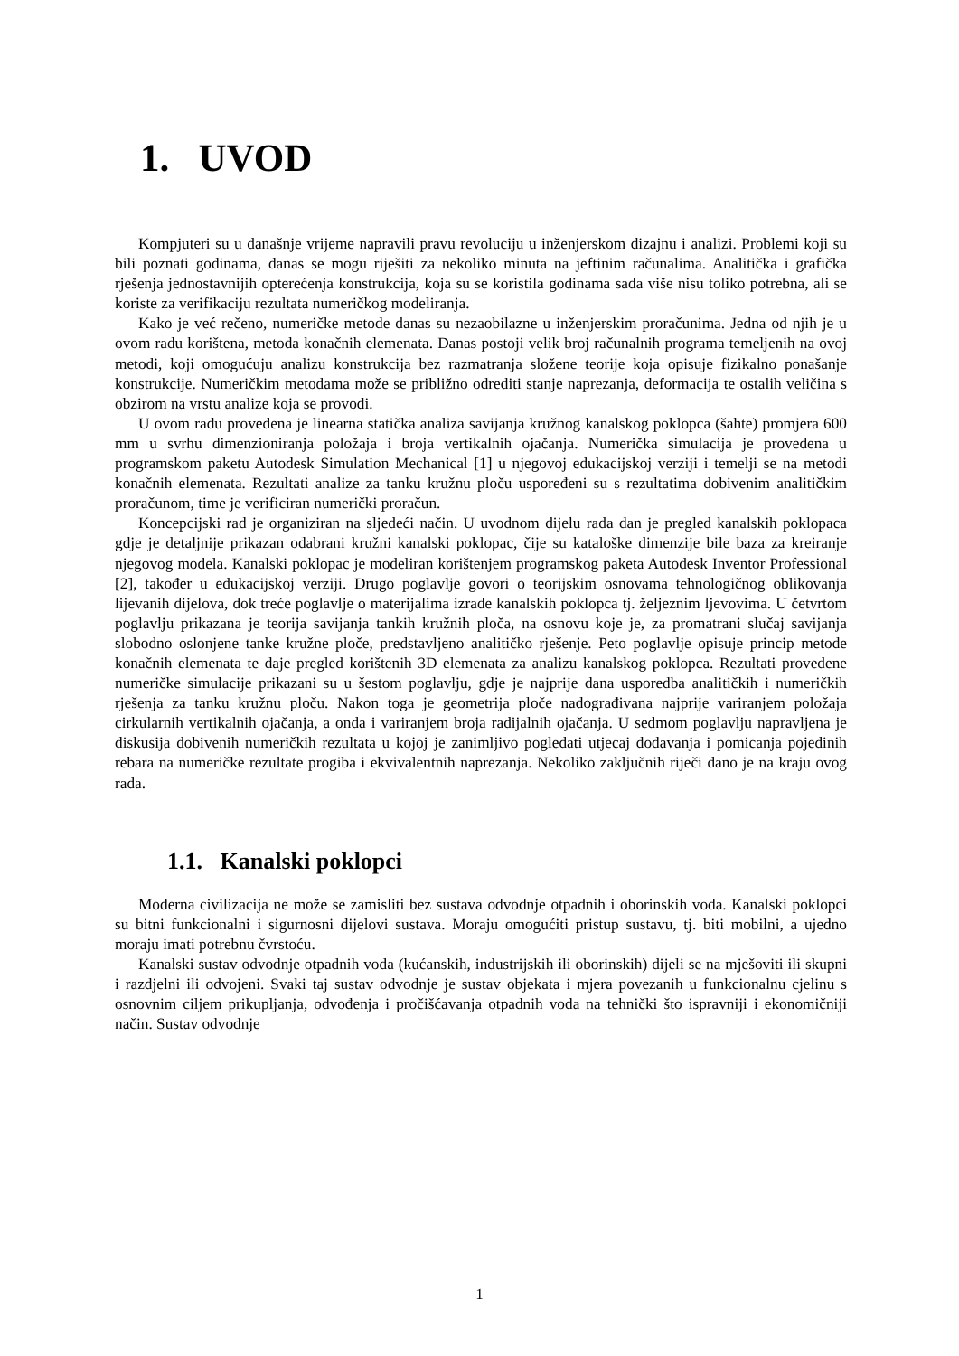1. UVOD
Kompjuteri su u današnje vrijeme napravili pravu revoluciju u inženjerskom dizajnu i analizi. Problemi koji su bili poznati godinama, danas se mogu riješiti za nekoliko minuta na jeftinim računalima. Analitička i grafička rješenja jednostavnijih opterećenja konstrukcija, koja su se koristila godinama sada više nisu toliko potrebna, ali se koriste za verifikaciju rezultata numeričkog modeliranja.
Kako je već rečeno, numeričke metode danas su nezaobilazne u inženjerskim proračunima. Jedna od njih je u ovom radu korištena, metoda konačnih elemenata. Danas postoji velik broj računalnih programa temeljenih na ovoj metodi, koji omogućuju analizu konstrukcija bez razmatranja složene teorije koja opisuje fizikalno ponašanje konstrukcije. Numeričkim metodama može se približno odrediti stanje naprezanja, deformacija te ostalih veličina s obzirom na vrstu analize koja se provodi.
U ovom radu provedena je linearna statička analiza savijanja kružnog kanalskog poklopca (šahte) promjera 600 mm u svrhu dimenzioniranja položaja i broja vertikalnih ojačanja. Numerička simulacija je provedena u programskom paketu Autodesk Simulation Mechanical [1] u njegovoj edukacijskoj verziji i temelji se na metodi konačnih elemenata. Rezultati analize za tanku kružnu ploču uspoređeni su s rezultatima dobivenim analitičkim proračunom, time je verificiran numerički proračun.
Koncepcijski rad je organiziran na sljedeći način. U uvodnom dijelu rada dan je pregled kanalskih poklopaca gdje je detaljnije prikazan odabrani kružni kanalski poklopac, čije su kataloške dimenzije bile baza za kreiranje njegovog modela. Kanalski poklopac je modeliran korištenjem programskog paketa Autodesk Inventor Professional [2], također u edukacijskoj verziji. Drugo poglavlje govori o teorijskim osnovama tehnologičnog oblikovanja lijevanih dijelova, dok treće poglavlje o materijalima izrade kanalskih poklopca tj. željeznim ljevovima. U četvrtom poglavlju prikazana je teorija savijanja tankih kružnih ploča, na osnovu koje je, za promatrani slučaj savijanja slobodno oslonjene tanke kružne ploče, predstavljeno analitičko rješenje. Peto poglavlje opisuje princip metode konačnih elemenata te daje pregled korištenih 3D elemenata za analizu kanalskog poklopca. Rezultati provedene numeričke simulacije prikazani su u šestom poglavlju, gdje je najprije dana usporedba analitičkih i numeričkih rješenja za tanku kružnu ploču. Nakon toga je geometrija ploče nadograđivana najprije variranjem položaja cirkularnih vertikalnih ojačanja, a onda i variranjem broja radijalnih ojačanja. U sedmom poglavlju napravljena je diskusija dobivenih numeričkih rezultata u kojoj je zanimljivo pogledati utjecaj dodavanja i pomicanja pojedinih rebara na numeričke rezultate progiba i ekvivalentnih naprezanja. Nekoliko zaključnih riječi dano je na kraju ovog rada.
1.1. Kanalski poklopci
Moderna civilizacija ne može se zamisliti bez sustava odvodnje otpadnih i oborinskih voda. Kanalski poklopci su bitni funkcionalni i sigurnosni dijelovi sustava. Moraju omogućiti pristup sustavu, tj. biti mobilni, a ujedno moraju imati potrebnu čvrstoću.
Kanalski sustav odvodnje otpadnih voda (kućanskih, industrijskih ili oborinskih) dijeli se na mješoviti ili skupni i razdjelni ili odvojeni. Svaki taj sustav odvodnje je sustav objekata i mjera povezanih u funkcionalnu cjelinu s osnovnim ciljem prikupljanja, odvođenja i pročišćavanja otpadnih voda na tehnički što ispravniji i ekonomičniji način. Sustav odvodnje
1